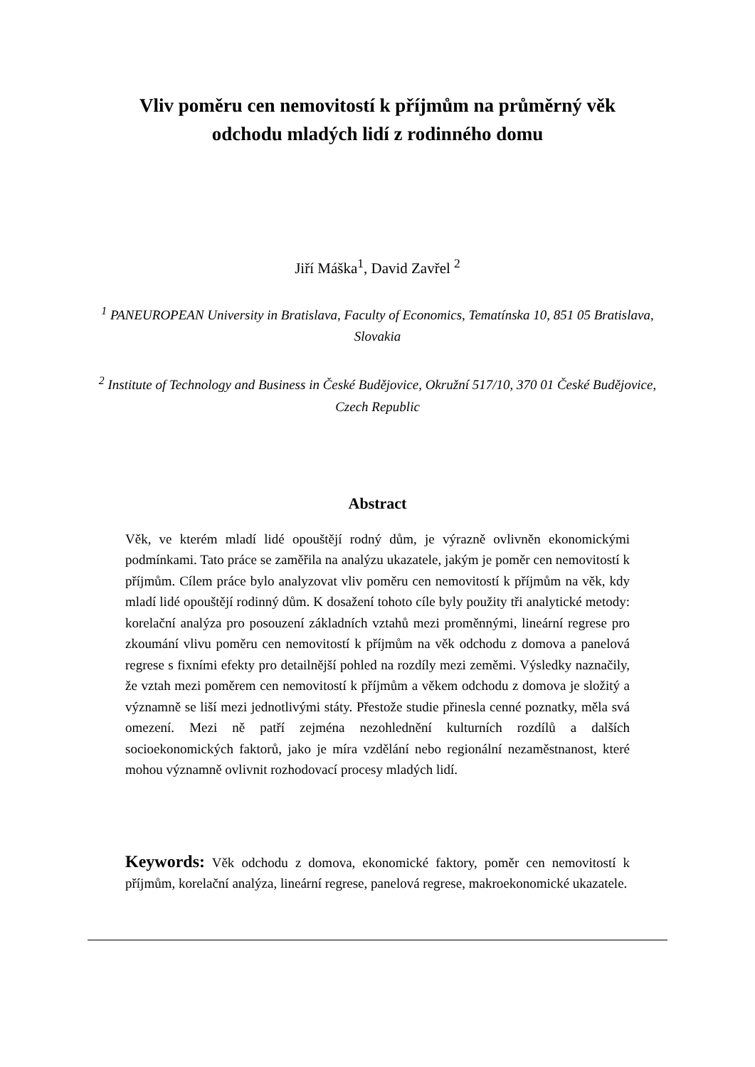Vliv poměru cen nemovitostí k příjmům na průměrný věk
odchodu mladých lidí z rodinného domu
Jiří Máška<sup>1</sup>, David Zavřel <sup>2</sup>
<sup>1</sup> PANEUROPEAN University in Bratislava, Faculty of Economics, Tematínska 10, 851 05 Bratislava, Slovakia
<sup>2</sup> Institute of Technology and Business in České Budějovice, Okružní 517/10, 370 01 České Budějovice, Czech Republic
Abstract
Věk, ve kterém mladí lidé opouštějí rodný dům, je výrazně ovlivněn ekonomickými podmínkami. Tato práce se zaměřila na analýzu ukazatele, jakým je poměr cen nemovitostí k příjmům. Cílem práce bylo analyzovat vliv poměru cen nemovitostí k příjmům na věk, kdy mladí lidé opouštějí rodinný dům. K dosažení tohoto cíle byly použity tři analytické metody: korelační analýza pro posouzení základních vztahů mezi proměnnými, lineární regrese pro zkoumání vlivu poměru cen nemovitostí k příjmům na věk odchodu z domova a panelová regrese s fixními efekty pro detailnější pohled na rozdíly mezi zeměmi. Výsledky naznačily, že vztah mezi poměrem cen nemovitostí k příjmům a věkem odchodu z domova je složitý a významně se liší mezi jednotlivými státy. Přestože studie přinesla cenné poznatky, měla svá omezení. Mezi ně patří zejména nezohlednění kulturních rozdílů a dalších socioekonomických faktorů, jako je míra vzdělání nebo regionální nezaměstnanost, které mohou významně ovlivnit rozhodovací procesy mladých lidí.
Keywords: Věk odchodu z domova, ekonomické faktory, poměr cen nemovitostí k příjmům, korelační analýza, lineární regrese, panelová regrese, makroekonomické ukazatele.